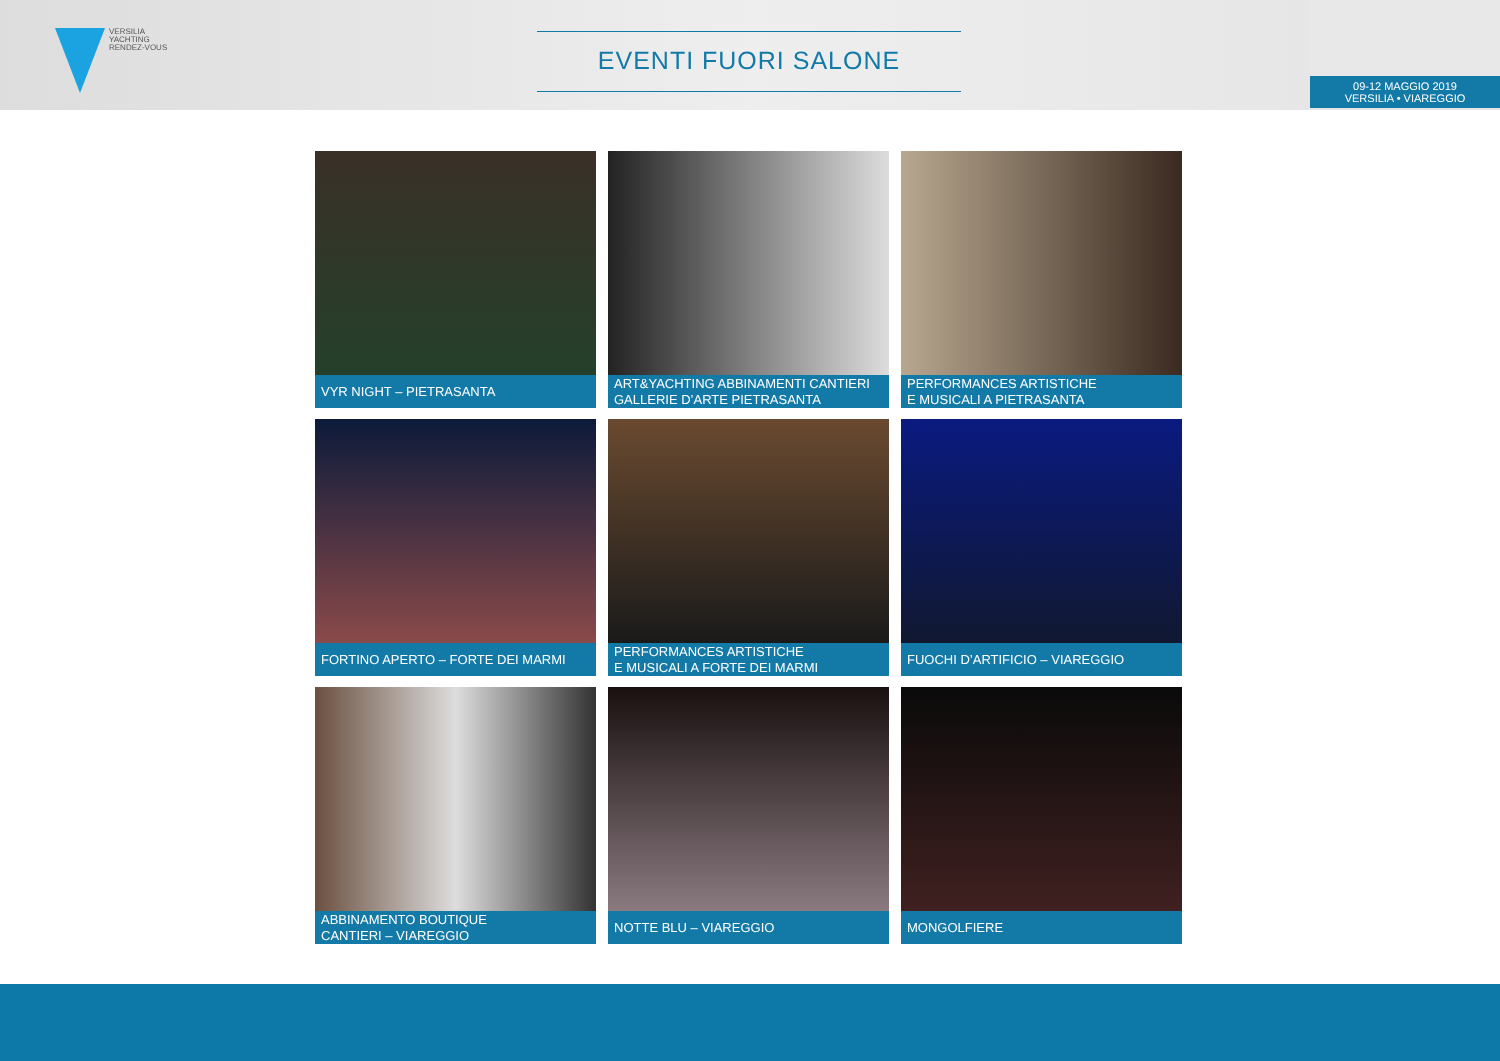VERSILIA
YACHTING
RENDEZ-VOUS
EVENTI FUORI SALONE
09-12 MAGGIO 2019
VERSILIA • VIAREGGIO
VYR NIGHT – PIETRASANTA
ART&YACHTING ABBINAMENTI CANTIERI
GALLERIE D’ARTE PIETRASANTA
PERFORMANCES ARTISTICHE
E MUSICALI A PIETRASANTA
FORTINO APERTO – FORTE DEI MARMI
PERFORMANCES ARTISTICHE
E MUSICALI A FORTE DEI MARMI
FUOCHI D’ARTIFICIO – VIAREGGIO
ABBINAMENTO BOUTIQUE
CANTIERI – VIAREGGIO
NOTTE BLU – VIAREGGIO
MONGOLFIERE